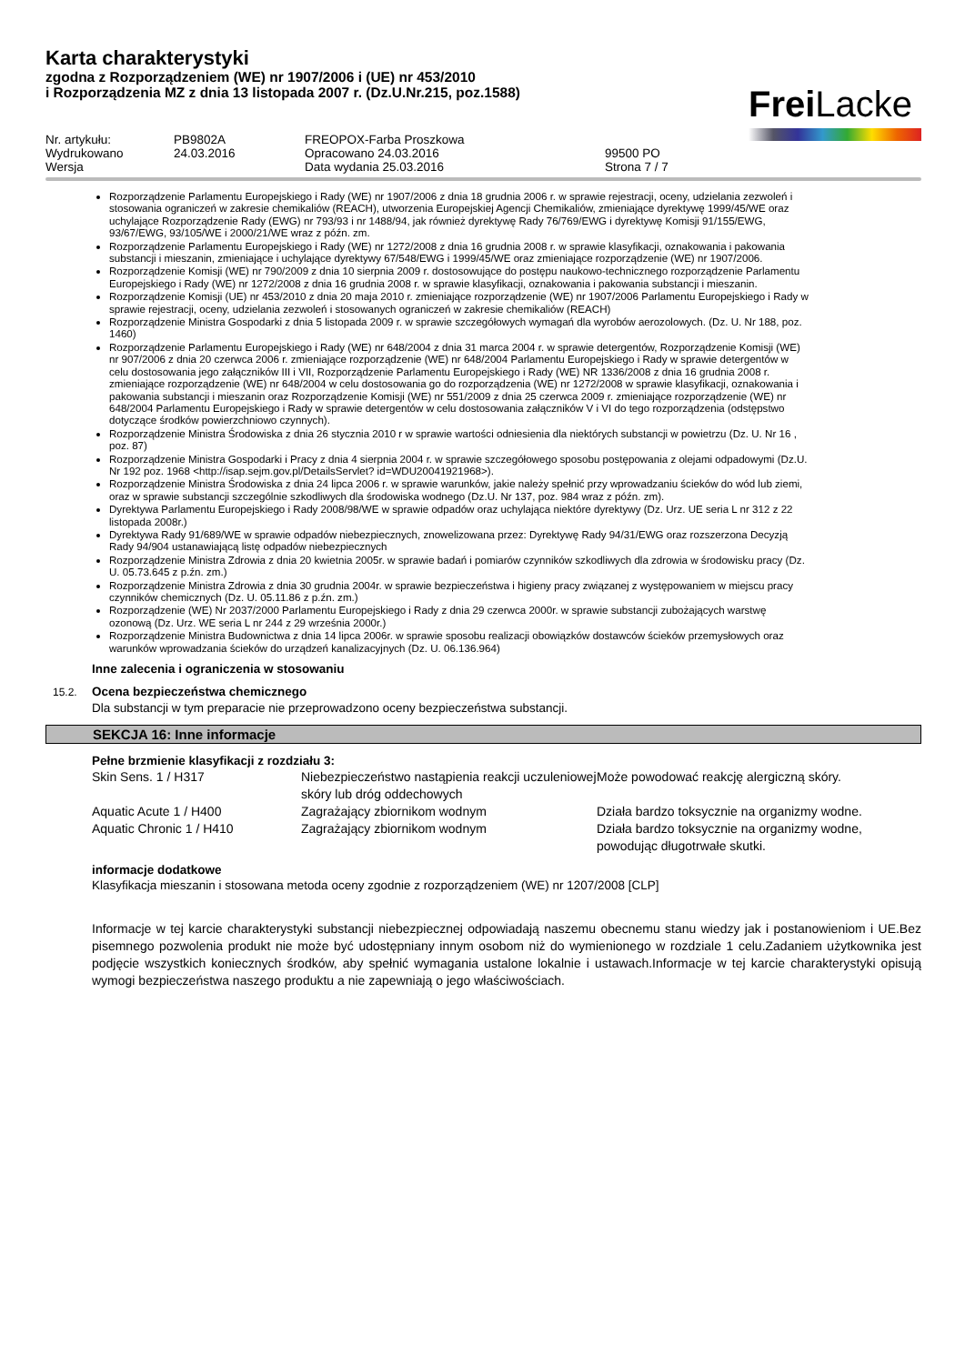Karta charakterystyki
zgodna z Rozporządzeniem (WE) nr 1907/2006 i (UE) nr 453/2010
i Rozporządzenia MZ z dnia 13 listopada 2007 r. (Dz.U.Nr.215, poz.1588)
Frei Lacke
| Nr. artykułu: | PB9802A | FREOPOX-Farba Proszkowa | |
| Wydrukowano | 24.03.2016 | Opracowano 24.03.2016 | 99500 PO |
| Wersja | | Data wydania 25.03.2016 | Strona 7 / 7 |
Rozporządzenie Parlamentu Europejskiego i Rady (WE) nr 1907/2006 z dnia 18 grudnia 2006 r. w sprawie rejestracji, oceny, udzielania zezwoleń i stosowania ograniczeń w zakresie chemikaliów (REACH), utworzenia Europejskiej Agencji Chemikaliów, zmieniające dyrektywę 1999/45/WE oraz uchylające Rozporządzenie Rady (EWG) nr 793/93 i nr 1488/94, jak również dyrektywę Rady 76/769/EWG i dyrektywę Komisji 91/155/EWG, 93/67/EWG, 93/105/WE i 2000/21/WE wraz z późn. zm.
Rozporządzenie Parlamentu Europejskiego i Rady (WE) nr 1272/2008 z dnia 16 grudnia 2008 r. w sprawie klasyfikacji, oznakowania i pakowania substancji i mieszanin, zmieniające i uchylające dyrektywy 67/548/EWG i 1999/45/WE oraz zmieniające rozporządzenie (WE) nr 1907/2006.
Rozporządzenie Komisji (WE) nr 790/2009 z dnia 10 sierpnia 2009 r. dostosowujące do postępu naukowo-technicznego rozporządzenie Parlamentu Europejskiego i Rady (WE) nr 1272/2008 z dnia 16 grudnia 2008 r. w sprawie klasyfikacji, oznakowania i pakowania substancji i mieszanin.
Rozporządzenie Komisji (UE) nr 453/2010 z dnia 20 maja 2010 r. zmieniające rozporządzenie (WE) nr 1907/2006 Parlamentu Europejskiego i Rady w sprawie rejestracji, oceny, udzielania zezwoleń i stosowanych ograniczeń w zakresie chemikaliów (REACH)
Rozporządzenie Ministra Gospodarki z dnia 5 listopada 2009 r. w sprawie szczegółowych wymagań dla wyrobów aerozolowych. (Dz. U. Nr 188, poz. 1460)
Rozporządzenie Parlamentu Europejskiego i Rady (WE) nr 648/2004 z dnia 31 marca 2004 r. w sprawie detergentów, Rozporządzenie Komisji (WE) nr 907/2006 z dnia 20 czerwca 2006 r. zmieniające rozporządzenie (WE) nr 648/2004 Parlamentu Europejskiego i Rady w sprawie detergentów w celu dostosowania jego załączników III i VII, Rozporządzenie Parlamentu Europejskiego i Rady (WE) NR 1336/2008 z dnia 16 grudnia 2008 r. zmieniające rozporządzenie (WE) nr 648/2004 w celu dostosowania go do rozporządzenia (WE) nr 1272/2008 w sprawie klasyfikacji, oznakowania i pakowania substancji i mieszanin oraz Rozporządzenie Komisji (WE) nr 551/2009 z dnia 25 czerwca 2009 r. zmieniające rozporządzenie (WE) nr 648/2004 Parlamentu Europejskiego i Rady w sprawie detergentów w celu dostosowania załączników V i VI do tego rozporządzenia (odstępstwo dotyczące środków powierzchniowo czynnych).
Rozporządzenie Ministra Środowiska z dnia 26 stycznia 2010 r w sprawie wartości odniesienia dla niektórych substancji w powietrzu (Dz. U. Nr 16 , poz. 87)
Rozporządzenie Ministra Gospodarki i Pracy z dnia 4 sierpnia 2004 r. w sprawie szczegółowego sposobu postępowania z olejami odpadowymi (Dz.U. Nr 192 poz. 1968 <http://isap.sejm.gov.pl/DetailsServlet? id=WDU20041921968>).
Rozporządzenie Ministra Środowiska z dnia 24 lipca 2006 r. w sprawie warunków, jakie należy spełnić przy wprowadzaniu ścieków do wód lub ziemi, oraz w sprawie substancji szczególnie szkodliwych dla środowiska wodnego (Dz.U. Nr 137, poz. 984 wraz z późn. zm).
Dyrektywa Parlamentu Europejskiego i Rady 2008/98/WE w sprawie odpadów oraz uchylająca niektóre dyrektywy (Dz. Urz. UE seria L nr 312 z 22 listopada 2008r.)
Dyrektywa Rady 91/689/WE w sprawie odpadów niebezpiecznych, znowelizowana przez: Dyrektywę Rady 94/31/EWG oraz rozszerzona Decyzją Rady 94/904 ustanawiającą listę odpadów niebezpiecznych
Rozporządzenie Ministra Zdrowia z dnia 20 kwietnia 2005r. w sprawie badań i pomiarów czynników szkodliwych dla zdrowia w środowisku pracy (Dz. U. 05.73.645 z p.źn. zm.)
Rozporządzenie Ministra Zdrowia z dnia 30 grudnia 2004r. w sprawie bezpieczeństwa i higieny pracy związanej z występowaniem w miejscu pracy czynników chemicznych (Dz. U. 05.11.86 z p.źn. zm.)
Rozporządzenie (WE) Nr 2037/2000 Parlamentu Europejskiego i Rady z dnia 29 czerwca 2000r. w sprawie substancji zubożających warstwę ozonową (Dz. Urz. WE seria L nr 244 z 29 września 2000r.)
Rozporządzenie Ministra Budownictwa z dnia 14 lipca 2006r. w sprawie sposobu realizacji obowiązków dostawców ścieków przemysłowych oraz warunków wprowadzania ścieków do urządzeń kanalizacyjnych (Dz. U. 06.136.964)
Inne zalecenia i ograniczenia w stosowaniu
15.2. Ocena bezpieczeństwa chemicznego
Dla substancji w tym preparacie nie przeprowadzono oceny bezpieczeństwa substancji.
SEKCJA 16: Inne informacje
Pełne brzmienie klasyfikacji z rozdziału 3:
| Skin Sens. 1 / H317 | Niebezpieczeństwo nastąpienia reakcji uczuleniowej skóry lub dróg oddechowych | Może powodować reakcję alergiczną skóry. |
| Aquatic Acute 1 / H400 | Zagrażający zbiornikom wodnym | Działa bardzo toksycznie na organizmy wodne. |
| Aquatic Chronic 1 / H410 | Zagrażający zbiornikom wodnym | Działa bardzo toksycznie na organizmy wodne, powodując długotrwałe skutki. |
informacje dodatkowe
Klasyfikacja mieszanin i stosowana metoda oceny zgodnie z rozporządzeniem (WE) nr 1207/2008 [CLP]
Informacje w tej karcie charakterystyki substancji niebezpiecznej odpowiadają naszemu obecnemu stanu wiedzy jak i postanowieniom i UE.Bez pisemnego pozwolenia produkt nie może być udostępniany innym osobom niż do wymienionego w rozdziale 1 celu.Zadaniem użytkownika jest podjęcie wszystkich koniecznych środków, aby spełnić wymagania ustalone lokalnie i ustawach.Informacje w tej karcie charakterystyki opisują wymogi bezpieczeństwa naszego produktu a nie zapewniają o jego właściwościach.